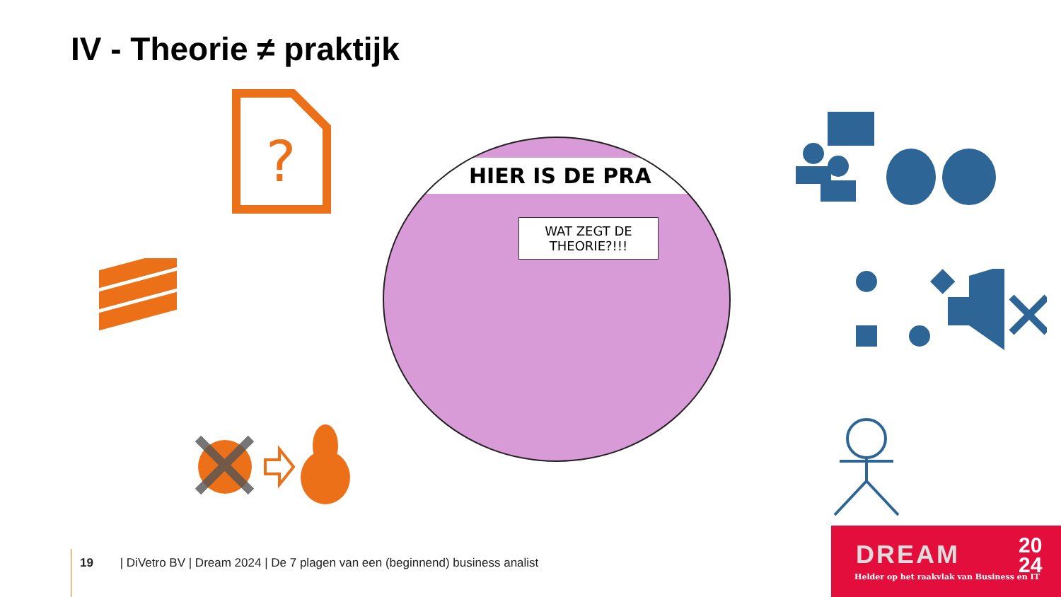IV - Theorie ≠ praktijk
?
HIER IS DE PRA
WAT ZEGT DE THEORIE?!!!
19 | DiVetro BV | Dream 2024 | De 7 plagen van een (beginnend) business analist
DREAM
20
24
Helder op het raakvlak van Business en IT